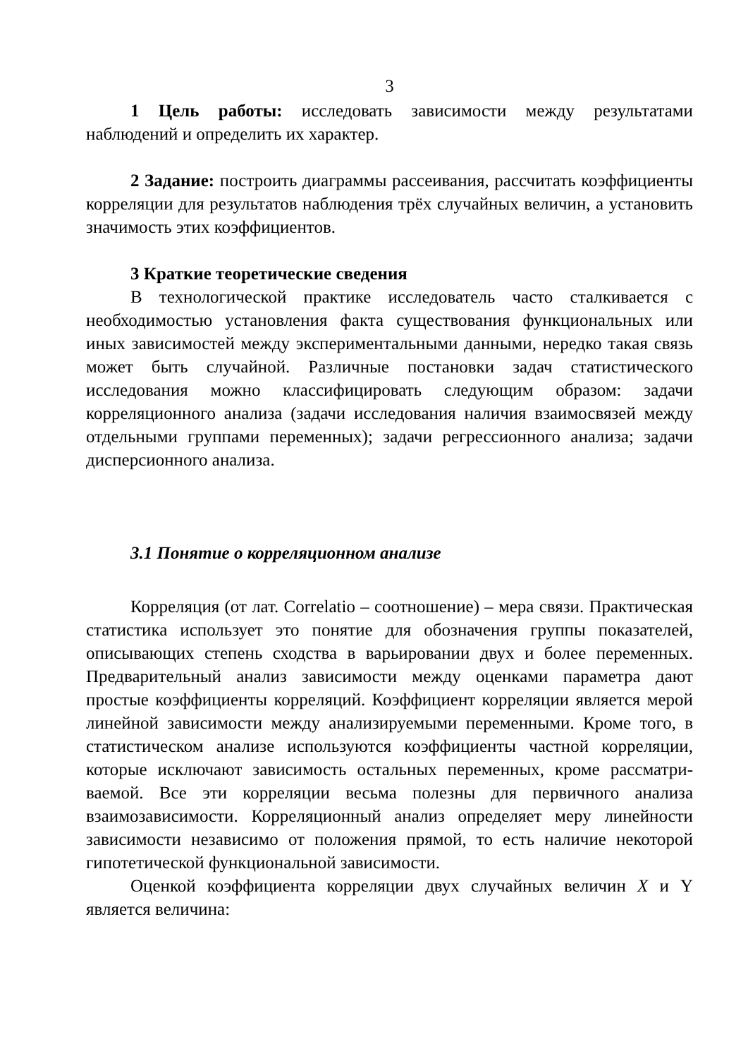3
1 Цель работы: исследовать зависимости между результатами наблюдений и определить их характер.
2 Задание: построить диаграммы рассеивания, рассчитать ко­эффициенты корреляции для результатов наблюдения трёх случай­ных величин, а установить значимость этих коэффициентов.
3 Краткие теоретические сведения
В технологической практике исследователь часто сталкивается с необходимостью установления факта существования функциональ­ных или иных зависимостей между экспериментальными данными, нередко такая связь может быть случайной. Различные постановки задач статистического исследования можно классифицировать сле­дующим образом: задачи корреляционного анализа (задачи исследо­вания наличия взаимосвязей между отдельными группами перемен­ных); задачи регрессионного анализа; задачи дисперсионного анали­за.
3.1 Понятие о корреляционном анализе
Корреляция (от лат. Correlatio – соотношение) – мера связи. Практическая статистика использует это понятие для обозначения группы показателей, описывающих степень сходства в варьировании двух и более переменных. Предварительный анализ зависимости ме­жду оценками параметра дают простые коэффициенты корреляций. Коэффициент корреляции является мерой линейной зависимости между анализируемыми переменными. Кроме того, в статистическом анализе используются коэффициенты частной корреляции, которые исключают зависимость остальных переменных, кроме рассматри­ваемой. Все эти корреляции весьма полезны для первичного анализа взаимозависимости. Корреляционный анализ определяет меру ли­нейности зависимости независимо от положения прямой, то есть на­личие некоторой гипотетической функциональной зависимости.
Оценкой коэффициента корреляции двух случайных величин X и Y является величина: